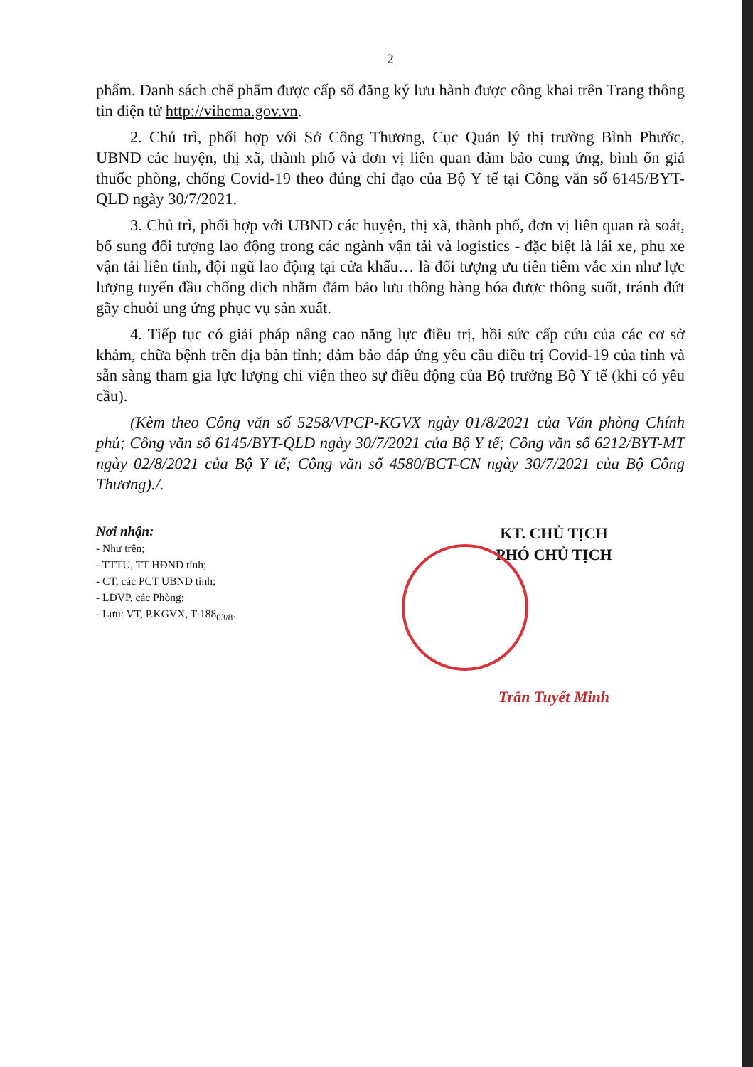2
phẩm. Danh sách chế phẩm được cấp số đăng ký lưu hành được công khai trên Trang thông tin điện tử http://vihema.gov.vn.
2. Chủ trì, phối hợp với Sở Công Thương, Cục Quản lý thị trường Bình Phước, UBND các huyện, thị xã, thành phố và đơn vị liên quan đảm bảo cung ứng, bình ổn giá thuốc phòng, chống Covid-19 theo đúng chỉ đạo của Bộ Y tế tại Công văn số 6145/BYT-QLD ngày 30/7/2021.
3. Chủ trì, phối hợp với UBND các huyện, thị xã, thành phố, đơn vị liên quan rà soát, bổ sung đối tượng lao động trong các ngành vận tải và logistics - đặc biệt là lái xe, phụ xe vận tải liên tỉnh, đội ngũ lao động tại cửa khẩu… là đối tượng ưu tiên tiêm vắc xin như lực lượng tuyến đầu chống dịch nhằm đảm bảo lưu thông hàng hóa được thông suốt, tránh đứt gãy chuỗi ung ứng phục vụ sản xuất.
4. Tiếp tục có giải pháp nâng cao năng lực điều trị, hồi sức cấp cứu của các cơ sở khám, chữa bệnh trên địa bàn tỉnh; đảm bảo đáp ứng yêu cầu điều trị Covid-19 của tỉnh và sẵn sàng tham gia lực lượng chi viện theo sự điều động của Bộ trưởng Bộ Y tế (khi có yêu cầu).
(Kèm theo Công văn số 5258/VPCP-KGVX ngày 01/8/2021 của Văn phòng Chính phủ; Công văn số 6145/BYT-QLD ngày 30/7/2021 của Bộ Y tế; Công văn số 6212/BYT-MT ngày 02/8/2021 của Bộ Y tế; Công văn số 4580/BCT-CN ngày 30/7/2021 của Bộ Công Thương)./.
Nơi nhận:
- Như trên;
- TTTU, TT HĐND tỉnh;
- CT, các PCT UBND tỉnh;
- LĐVP, các Phòng;
- Lưu: VT, P.KGVX, T-188<sub>03/8</sub>.
KT. CHỦ TỊCH
PHÓ CHỦ TỊCH
Trần Tuyết Minh